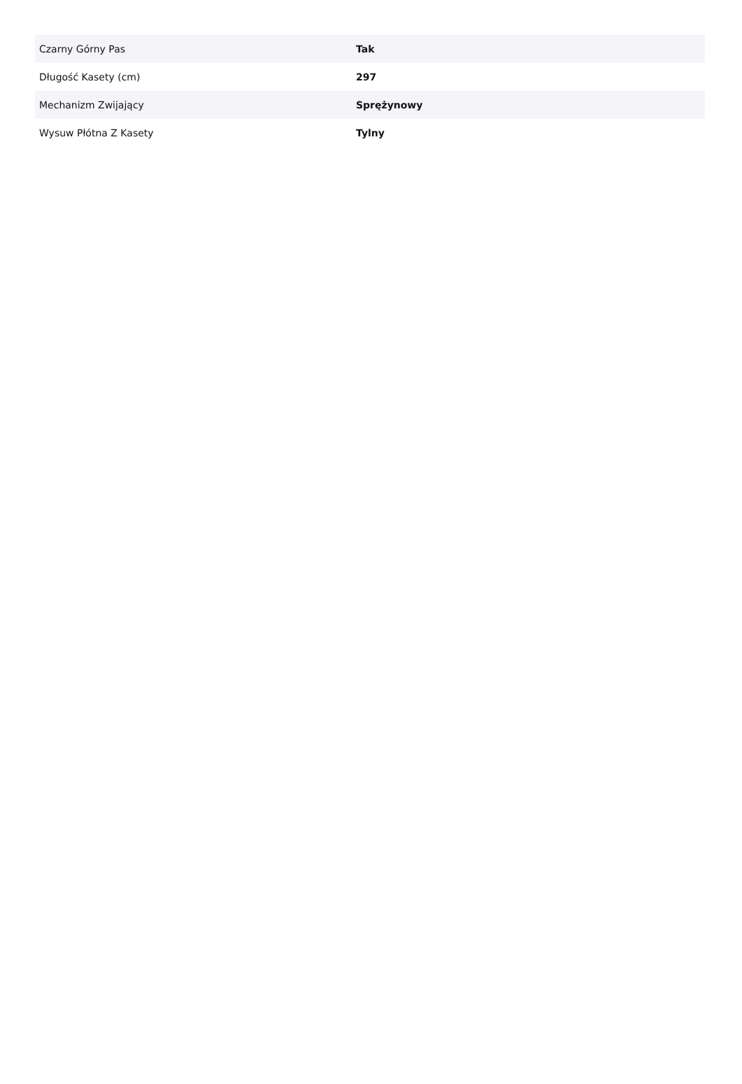| Czarny Górny Pas | Tak |
| Długość Kasety (cm) | 297 |
| Mechanizm Zwijający | Sprężynowy |
| Wysuw Płótna Z Kasety | Tylny |